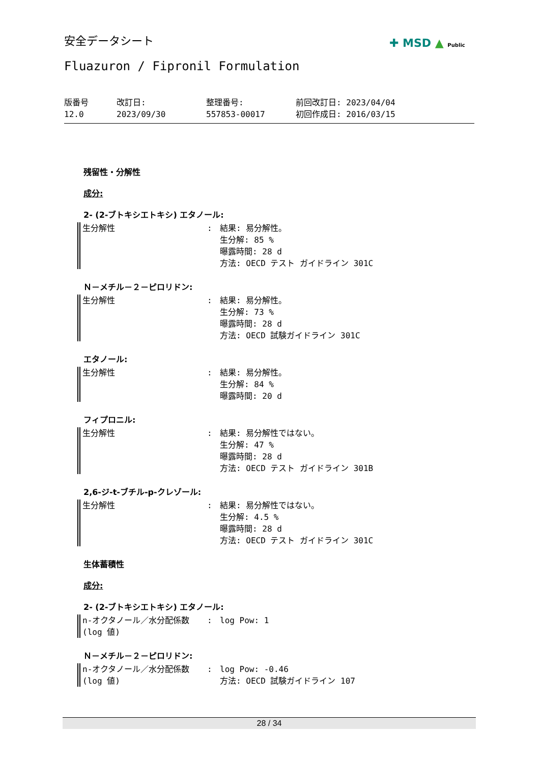安全データシート ✚ MSD ▲ Public
Fluazuron / Fipronil Formulation
版番号
12.0
改訂日:
2023/09/30
整理番号:
557853-00017
前回改訂日: 2023/04/04
初回作成日: 2016/03/15
残留性・分解性
成分:
2- (2-ブトキシエトキシ) エタノール:
生分解性 : 結果: 易分解性。
生分解: 85 %
曝露時間: 28 d
方法: OECD テスト ガイドライン 301C
Ｎ－メチル－２－ピロリドン:
生分解性 : 結果: 易分解性。
生分解: 73 %
曝露時間: 28 d
方法: OECD 試験ガイドライン 301C
エタノール:
生分解性 : 結果: 易分解性。
生分解: 84 %
曝露時間: 20 d
フィプロニル:
生分解性 : 結果: 易分解性ではない。
生分解: 47 %
曝露時間: 28 d
方法: OECD テスト ガイドライン 301B
2,6-ジ-t-ブチル-p-クレゾール:
生分解性 : 結果: 易分解性ではない。
生分解: 4.5 %
曝露時間: 28 d
方法: OECD テスト ガイドライン 301C
生体蓄積性
成分:
2- (2-ブトキシエトキシ) エタノール:
n-オクタノール／水分配係数 (log 値)
: log Pow: 1
Ｎ－メチル－２－ピロリドン:
n-オクタノール／水分配係数 (log 値)
: log Pow: -0.46
方法: OECD 試験ガイドライン 107
28 / 34